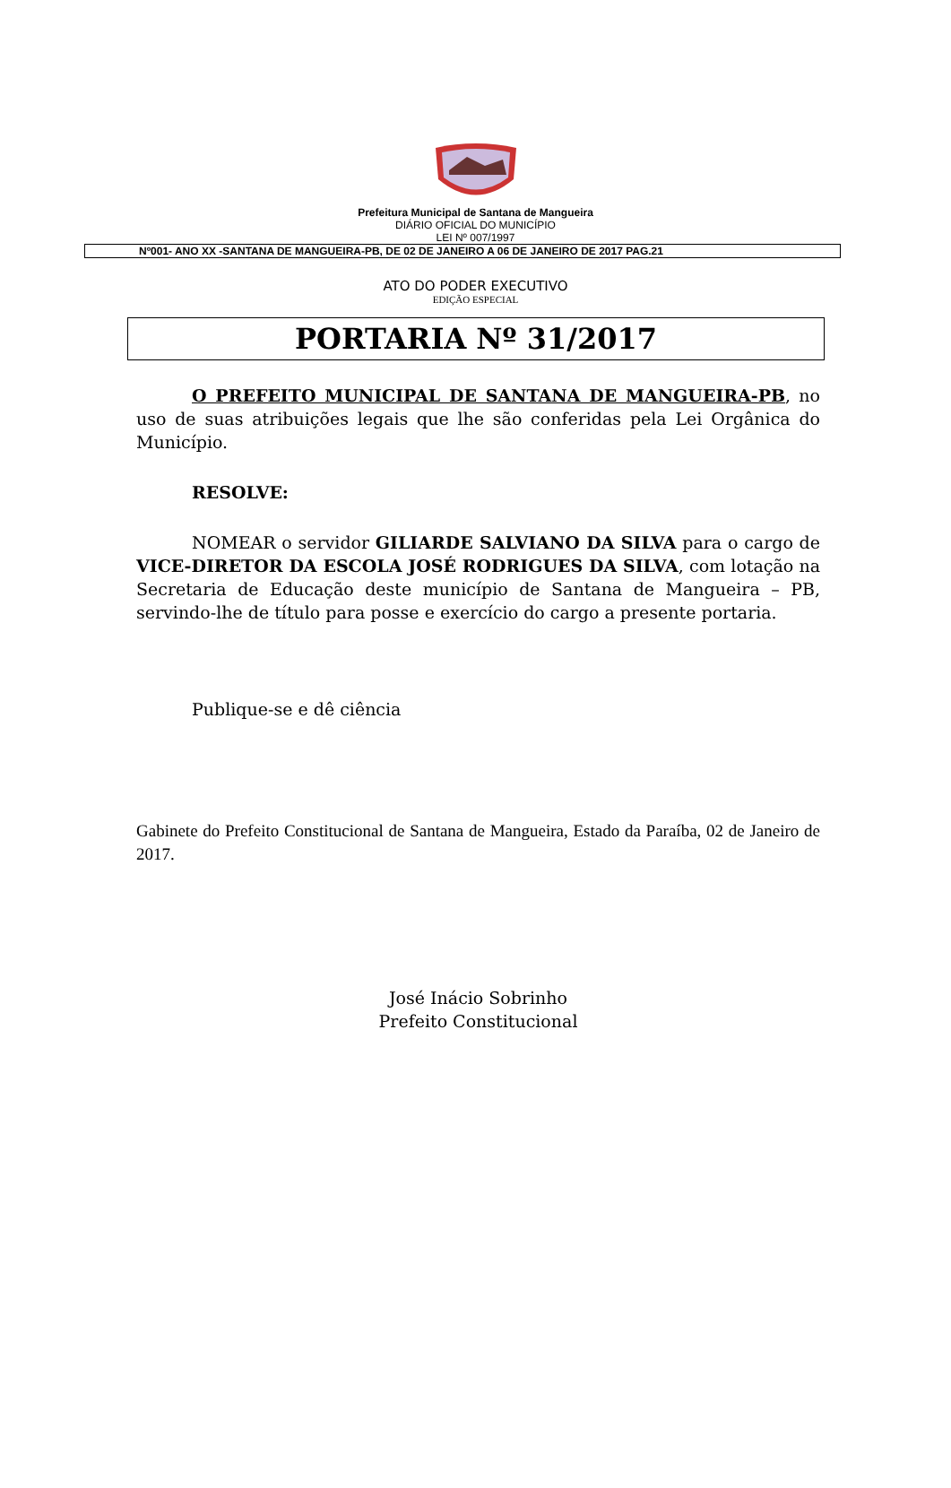Prefeitura Municipal de Santana de Mangueira
DIÁRIO OFICIAL DO MUNICÍPIO
LEI Nº 007/1997
Nº001- ANO XX -SANTANA DE MANGUEIRA-PB, DE 02 DE JANEIRO A 06 DE JANEIRO DE 2017 PAG.21
ATO DO PODER EXECUTIVO
EDIÇÃO ESPECIAL
PORTARIA Nº 31/2017
O PREFEITO MUNICIPAL DE SANTANA DE MANGUEIRA-PB, no uso de suas atribuições legais que lhe são conferidas pela Lei Orgânica do Município.
RESOLVE:
NOMEAR o servidor GILIARDE SALVIANO DA SILVA para o cargo de VICE-DIRETOR DA ESCOLA JOSÉ RODRIGUES DA SILVA, com lotação na Secretaria de Educação deste município de Santana de Mangueira – PB, servindo-lhe de título para posse e exercício do cargo a presente portaria.
Publique-se e dê ciência
Gabinete do Prefeito Constitucional de Santana de Mangueira, Estado da Paraíba, 02 de Janeiro de 2017.
José Inácio Sobrinho
Prefeito Constitucional